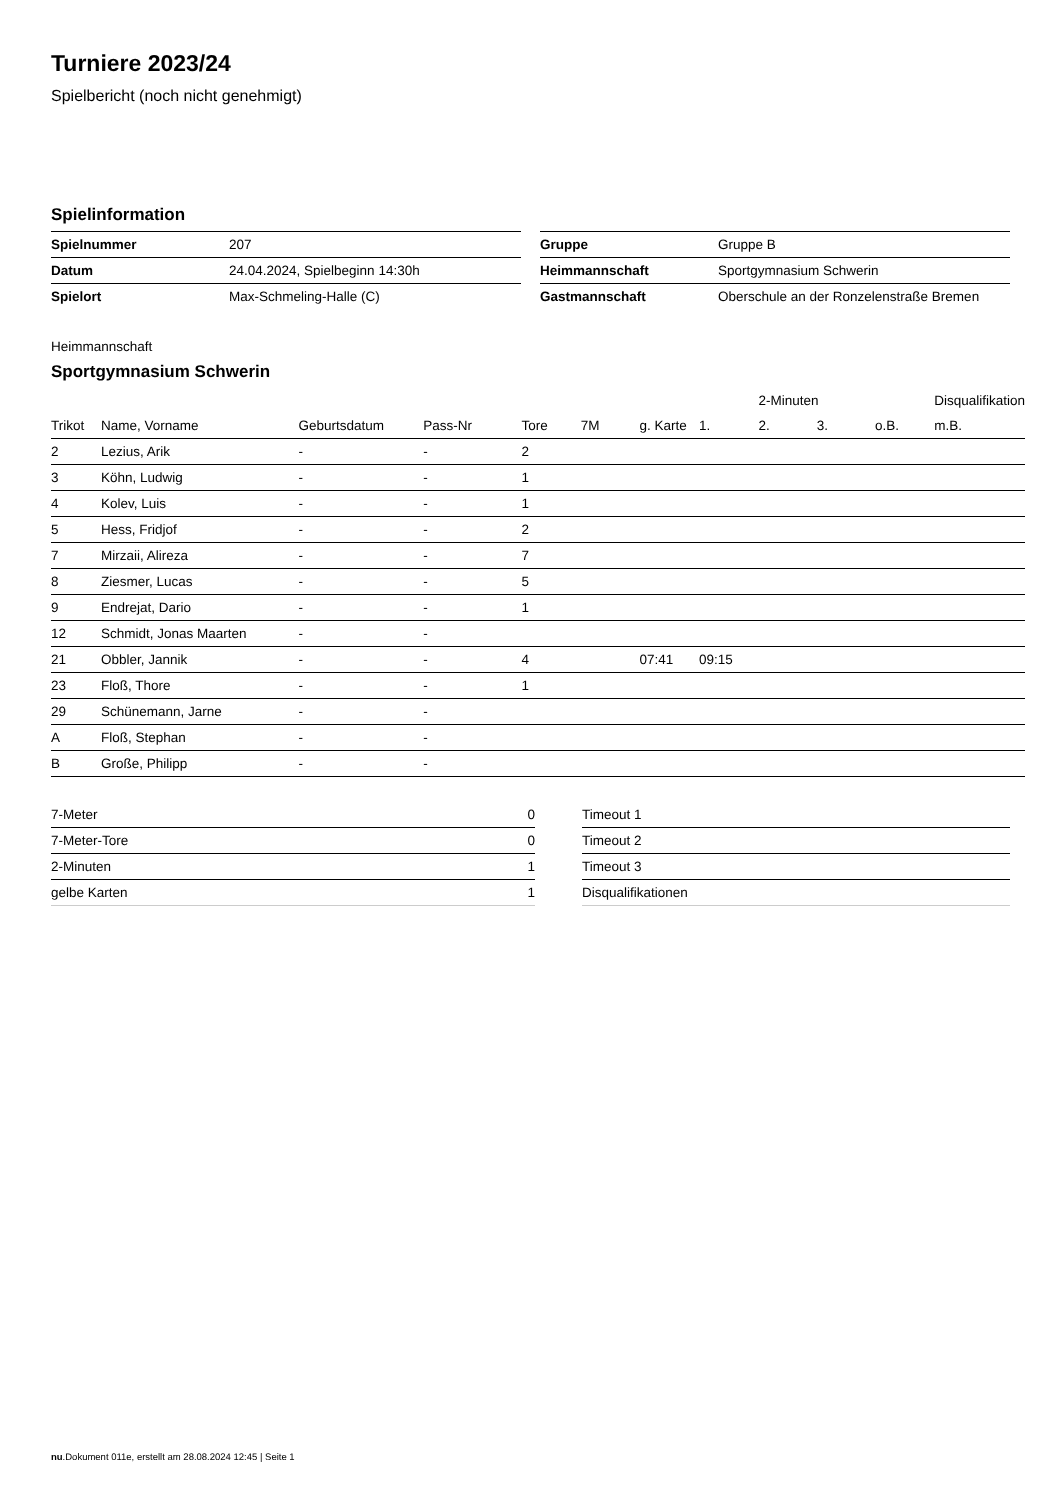Turniere 2023/24
Spielbericht (noch nicht genehmigt)
Spielinformation
| Spielnummer | 207 |
| Datum | 24.04.2024, Spielbeginn 14:30h |
| Spielort | Max-Schmeling-Halle (C) |
| Gruppe | Gruppe B |
| Heimmannschaft | Sportgymnasium Schwerin |
| Gastmannschaft | Oberschule an der Ronzelenstraße Bremen |
Heimmannschaft
Sportgymnasium Schwerin
| | | | | | | | | 2-Minuten | | | Disqualifikation |
| --- | --- | --- | --- | --- | --- | --- | --- | --- | --- | --- | --- |
| Trikot | Name, Vorname | Geburtsdatum | Pass-Nr | Tore | 7M | g. Karte | 1. | 2. | 3. | o.B. | m.B. |
| 2 | Lezius, Arik | - | - | 2 | | | | | | | |
| 3 | Köhn, Ludwig | - | - | 1 | | | | | | | |
| 4 | Kolev, Luis | - | - | 1 | | | | | | | |
| 5 | Hess, Fridjof | - | - | 2 | | | | | | | |
| 7 | Mirzaii, Alireza | - | - | 7 | | | | | | | |
| 8 | Ziesmer, Lucas | - | - | 5 | | | | | | | |
| 9 | Endrejat, Dario | - | - | 1 | | | | | | | |
| 12 | Schmidt, Jonas Maarten | - | - | | | | | | | | |
| 21 | Obbler, Jannik | - | - | 4 | | 07:41 | 09:15 | | | | |
| 23 | Floß, Thore | - | - | 1 | | | | | | | |
| 29 | Schünemann, Jarne | - | - | | | | | | | | |
| A | Floß, Stephan | - | - | | | | | | | | |
| B | Große, Philipp | - | - | | | | | | | | |
| 7-Meter | 0 |
| 7-Meter-Tore | 0 |
| 2-Minuten | 1 |
| gelbe Karten | 1 |
| Timeout 1 |
| Timeout 2 |
| Timeout 3 |
| Disqualifikationen |
nu.Dokument 011e, erstellt am 28.08.2024 12:45 | Seite 1